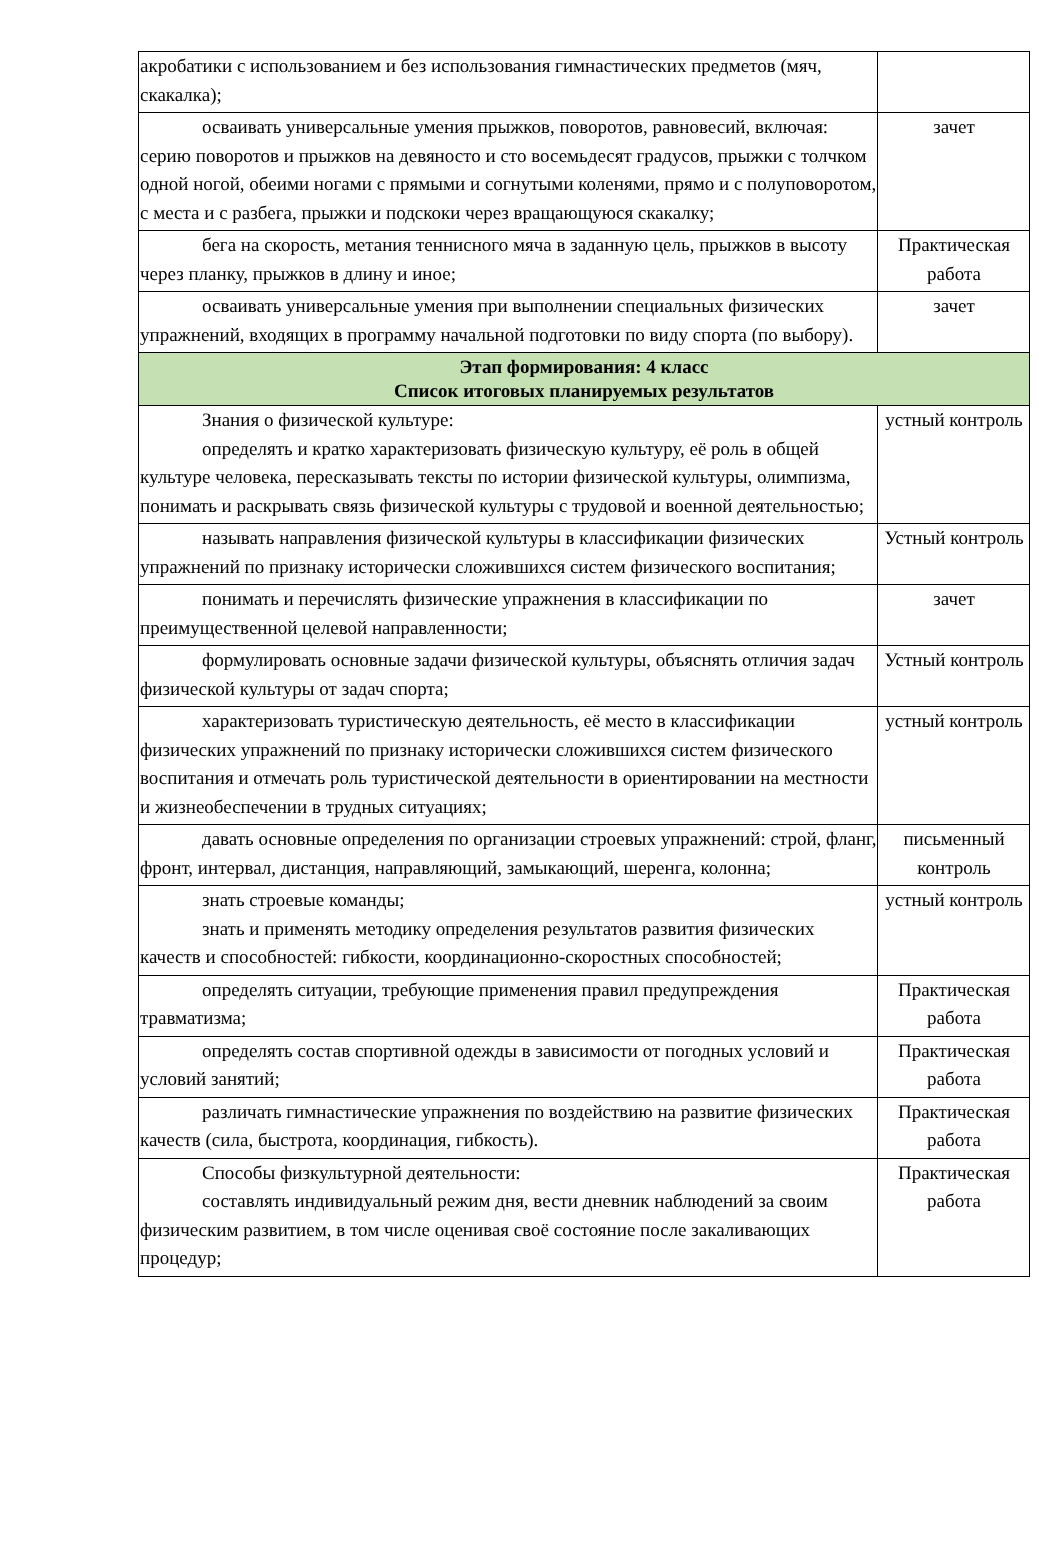| акробатики с использованием и без использования гимнастических предметов (мяч, скакалка); | |
| осваивать универсальные умения прыжков, поворотов, равновесий, включая: серию поворотов и прыжков на девяносто и сто восемьдесят градусов, прыжки с толчком одной ногой, обеими ногами с прямыми и согнутыми коленями, прямо и с полуповоротом, с места и с разбега, прыжки и подскоки через вращающуюся скакалку; | зачет |
| бега на скорость, метания теннисного мяча в заданную цель, прыжков в высоту через планку, прыжков в длину и иное; | Практическая работа |
| осваивать универсальные умения при выполнении специальных физических упражнений, входящих в программу начальной подготовки по виду спорта (по выбору). | зачет |
| Этап формирования: 4 класс Список итоговых планируемых результатов | |
| Знания о физической культуре: определять и кратко характеризовать физическую культуру, её роль в общей культуре человека, пересказывать тексты по истории физической культуры, олимпизма, понимать и раскрывать связь физической культуры с трудовой и военной деятельностью; | устный контроль |
| называть направления физической культуры в классификации физических упражнений по признаку исторически сложившихся систем физического воспитания; | Устный контроль |
| понимать и перечислять физические упражнения в классификации по преимущественной целевой направленности; | зачет |
| формулировать основные задачи физической культуры, объяснять отличия задач физической культуры от задач спорта; | Устный контроль |
| характеризовать туристическую деятельность, её место в классификации физических упражнений по признаку исторически сложившихся систем физического воспитания и отмечать роль туристической деятельности в ориентировании на местности и жизнеобеспечении в трудных ситуациях; | устный контроль |
| давать основные определения по организации строевых упражнений: строй, фланг, фронт, интервал, дистанция, направляющий, замыкающий, шеренга, колонна; | письменный контроль |
| знать строевые команды; знать и применять методику определения результатов развития физических качеств и способностей: гибкости, координационно-скоростных способностей; | устный контроль |
| определять ситуации, требующие применения правил предупреждения травматизма; | Практическая работа |
| определять состав спортивной одежды в зависимости от погодных условий и условий занятий; | Практическая работа |
| различать гимнастические упражнения по воздействию на развитие физических качеств (сила, быстрота, координация, гибкость). | Практическая работа |
| Способы физкультурной деятельности: составлять индивидуальный режим дня, вести дневник наблюдений за своим физическим развитием, в том числе оценивая своё состояние после закаливающих процедур; | Практическая работа |